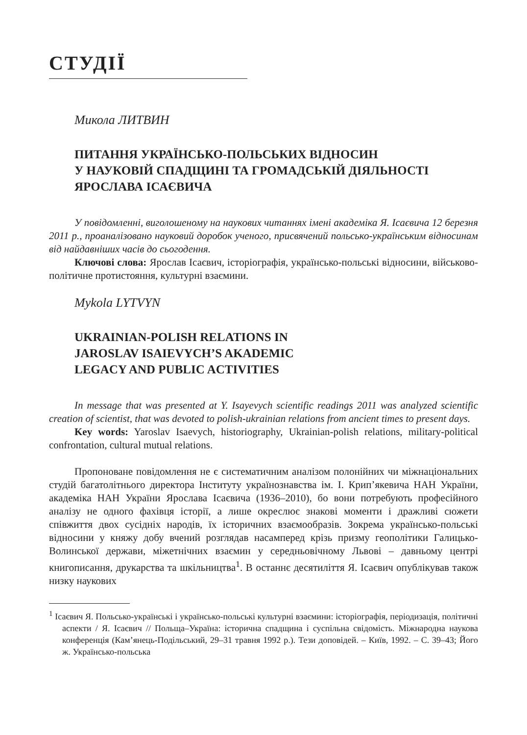СТУДІЇ
Микола ЛИТВИН
ПИТАННЯ УКРАЇНСЬКО-ПОЛЬСЬКИХ ВІДНОСИН
У НАУКОВІЙ СПАДЩИНІ ТА ГРОМАДСЬКІЙ ДІЯЛЬНОСТІ
ЯРОСЛАВА ІСАЄВИЧА
У повідомленні, виголошеному на наукових читаннях імені академіка Я. Ісаєвича 12 березня 2011 р., проаналізовано науковий доробок ученого, присвячений польсько-українським відносинам від найдавніших часів до сьогодення.
Ключові слова: Ярослав Ісаєвич, історіографія, українсько-польські відносини, військово-політичне протистояння, культурні взаємини.
Mykola LYTVYN
UKRAINIAN-POLISH RELATIONS IN
JAROSLAV ISAIEVYCH’S AKADEMIC
LEGACY AND PUBLIC ACTIVITIES
In message that was presented at Y. Isayevych scientific readings 2011 was analyzed scientific creation of scientist, that was devoted to polish-ukrainian relations from ancient times to present days.
Key words: Yaroslav Isaevych, historiography, Ukrainian-polish relations, military-political confrontation, cultural mutual relations.
Пропоноване повідомлення не є систематичним аналізом полонійних чи міжнаціональних студій багатолітнього директора Інституту українознавства ім. І. Крип’якевича НАН України, академіка НАН України Ярослава Ісаєвича (1936–2010), бо вони потребують професійного аналізу не одного фахівця історії, а лише окреслює знакові моменти і дражливі сюжети співжиття двох сусідніх народів, їх історичних взаємообразів. Зокрема українсько-польські відносини у княжу добу вчений розглядав насамперед крізь призму геополітики Галицько-Волинської держави, міжетнічних взаємин у середньовічному Львові – давньому центрі книгописання, друкарства та шкільництва<sup>1</sup>. В останнє десятиліття Я. Ісаєвич опублікував також низку наукових
<sup>1</sup> Ісаєвич Я. Польсько-українські і українсько-польські культурні взаємини: історіографія, періодизація, політичні аспекти / Я. Ісаєвич // Польща–Україна: історична спадщина і суспільна свідомість. Міжнародна наукова конференція (Кам’янець-Подільський, 29–31 травня 1992 р.). Тези доповідей. – Київ, 1992. – С. 39–43; Його ж. Українсько-польська